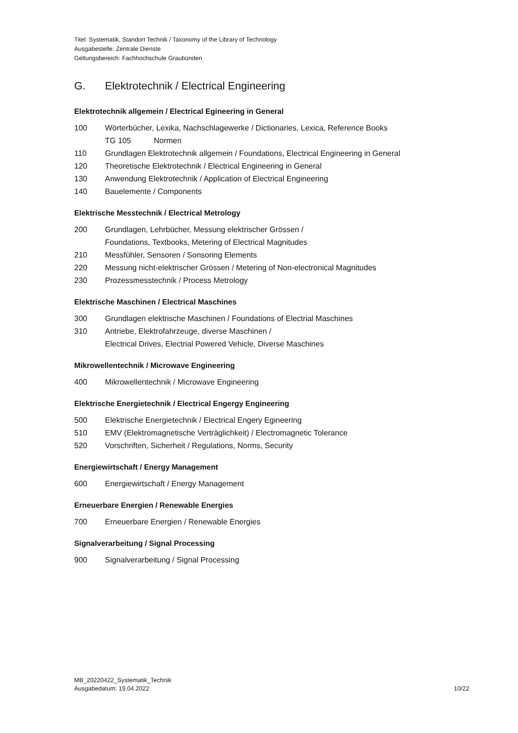Titel: Systematik, Standort Technik / Taxonomy of the Library of Technology
Ausgabestelle: Zentrale Dienste
Geltungsbereich: Fachhochschule Graubünden
G. Elektrotechnik / Electrical Engineering
Elektrotechnik allgemein / Electrical Egineering in General
100 Wörterbücher, Lexika, Nachschlagewerke / Dictionaries, Lexica, Reference Books
TG 105 Normen
110 Grundlagen Elektrotechnik allgemein / Foundations, Electrical Engineering in General
120 Theoretische Elektrotechnik / Electrical Engineering in General
130 Anwendung Elektrotechnik / Application of Electrical Engineering
140 Bauelemente / Components
Elektrische Messtechnik / Electrical Metrology
200 Grundlagen, Lehrbücher, Messung elektrischer Grössen /
Foundations, Textbooks, Metering of Electrical Magnitudes
210 Messfühler, Sensoren / Sonsoring Elements
220 Messung nicht-elektrischer Grössen / Metering of Non-electronical Magnitudes
230 Prozessmesstechnik / Process Metrology
Elektrische Maschinen / Electrical Maschines
300 Grundlagen elektrische Maschinen / Foundations of Electrial Maschines
310 Antriebe, Elektrofahrzeuge, diverse Maschinen /
Electrical Drives, Electrial Powered Vehicle, Diverse Maschines
Mikrowellentechnik / Microwave Engineering
400 Mikrowellentechnik / Microwave Engineering
Elektrische Energietechnik / Electrical Engergy Engineering
500 Elektrische Energietechnik / Electrical Engery Egineering
510 EMV (Elektromagnetische Verträglichkeit) / Electromagnetic Tolerance
520 Vorschriften, Sicherheit / Regulations, Norms, Security
Energiewirtschaft / Energy Management
600 Energiewirtschaft / Energy Management
Erneuerbare Energien / Renewable Energies
700 Erneuerbare Energien / Renewable Energies
Signalverarbeitung / Signal Processing
900 Signalverarbeitung / Signal Processing
MB_20220422_Systematik_Technik
Ausgabedatum: 19.04.2022
10/22